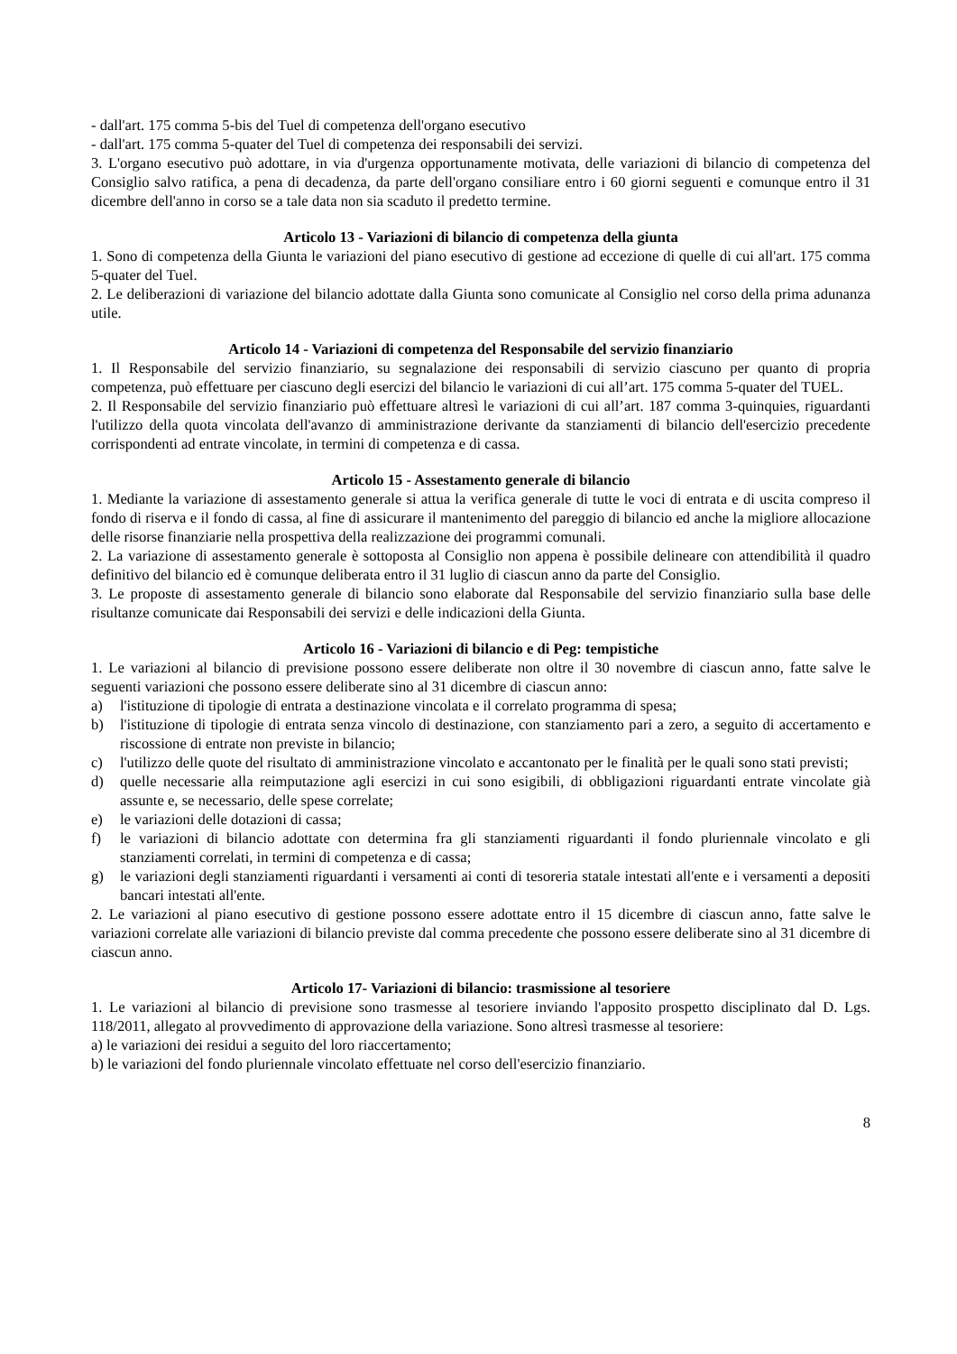- dall'art. 175 comma 5-bis del Tuel di competenza dell'organo esecutivo
- dall'art. 175 comma 5-quater del Tuel di competenza dei responsabili dei servizi.
3. L'organo esecutivo può adottare, in via d'urgenza opportunamente motivata, delle variazioni di bilancio di competenza del Consiglio salvo ratifica, a pena di decadenza, da parte dell'organo consiliare entro i 60 giorni seguenti e comunque entro il 31 dicembre dell'anno in corso se a tale data non sia scaduto il predetto termine.
Articolo 13 - Variazioni di bilancio di competenza della giunta
1. Sono di competenza della Giunta le variazioni del piano esecutivo di gestione ad eccezione di quelle di cui all'art. 175 comma 5-quater del Tuel.
2. Le deliberazioni di variazione del bilancio adottate dalla Giunta sono comunicate al Consiglio nel corso della prima adunanza utile.
Articolo 14 - Variazioni di competenza del Responsabile del servizio finanziario
1. Il Responsabile del servizio finanziario, su segnalazione dei responsabili di servizio ciascuno per quanto di propria competenza, può effettuare per ciascuno degli esercizi del bilancio le variazioni di cui all’art. 175 comma 5-quater del TUEL.
2. Il Responsabile del servizio finanziario può effettuare altresì le variazioni di cui all’art. 187 comma 3-quinquies, riguardanti l'utilizzo della quota vincolata dell'avanzo di amministrazione derivante da stanziamenti di bilancio dell'esercizio precedente corrispondenti ad entrate vincolate, in termini di competenza e di cassa.
Articolo 15 - Assestamento generale di bilancio
1. Mediante la variazione di assestamento generale si attua la verifica generale di tutte le voci di entrata e di uscita compreso il fondo di riserva e il fondo di cassa, al fine di assicurare il mantenimento del pareggio di bilancio ed anche la migliore allocazione delle risorse finanziarie nella prospettiva della realizzazione dei programmi comunali.
2. La variazione di assestamento generale è sottoposta al Consiglio non appena è possibile delineare con attendibilità il quadro definitivo del bilancio ed è comunque deliberata entro il 31 luglio di ciascun anno da parte del Consiglio.
3. Le proposte di assestamento generale di bilancio sono elaborate dal Responsabile del servizio finanziario sulla base delle risultanze comunicate dai Responsabili dei servizi e delle indicazioni della Giunta.
Articolo 16 - Variazioni di bilancio e di Peg: tempistiche
1. Le variazioni al bilancio di previsione possono essere deliberate non oltre il 30 novembre di ciascun anno, fatte salve le seguenti variazioni che possono essere deliberate sino al 31 dicembre di ciascun anno:
a) l'istituzione di tipologie di entrata a destinazione vincolata e il correlato programma di spesa;
b) l'istituzione di tipologie di entrata senza vincolo di destinazione, con stanziamento pari a zero, a seguito di accertamento e riscossione di entrate non previste in bilancio;
c) l'utilizzo delle quote del risultato di amministrazione vincolato e accantonato per le finalità per le quali sono stati previsti;
d) quelle necessarie alla reimputazione agli esercizi in cui sono esigibili, di obbligazioni riguardanti entrate vincolate già assunte e, se necessario, delle spese correlate;
e) le variazioni delle dotazioni di cassa;
f) le variazioni di bilancio adottate con determina fra gli stanziamenti riguardanti il fondo pluriennale vincolato e gli stanziamenti correlati, in termini di competenza e di cassa;
g) le variazioni degli stanziamenti riguardanti i versamenti ai conti di tesoreria statale intestati all'ente e i versamenti a depositi bancari intestati all'ente.
2. Le variazioni al piano esecutivo di gestione possono essere adottate entro il 15 dicembre di ciascun anno, fatte salve le variazioni correlate alle variazioni di bilancio previste dal comma precedente che possono essere deliberate sino al 31 dicembre di ciascun anno.
Articolo 17- Variazioni di bilancio: trasmissione al tesoriere
1. Le variazioni al bilancio di previsione sono trasmesse al tesoriere inviando l'apposito prospetto disciplinato dal D. Lgs. 118/2011, allegato al provvedimento di approvazione della variazione. Sono altresì trasmesse al tesoriere:
a) le variazioni dei residui a seguito del loro riaccertamento;
b) le variazioni del fondo pluriennale vincolato effettuate nel corso dell'esercizio finanziario.
8